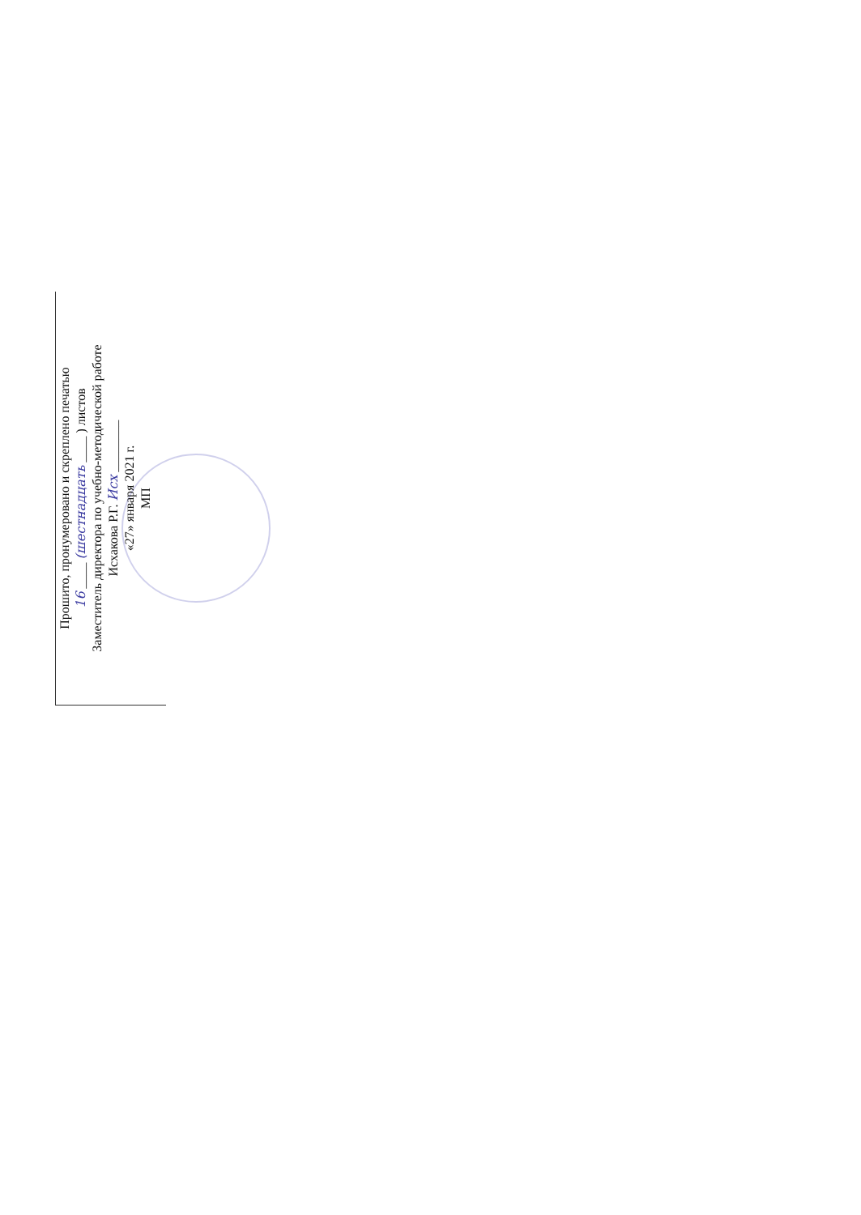Прошито, пронумеровано и скреплено печатью
16 ____ (шестнадцать ____ ) листов
Заместитель директора по учебно-методической работе
Исхакова Р.Г. Исх ________
«27» января 2021 г.
МП